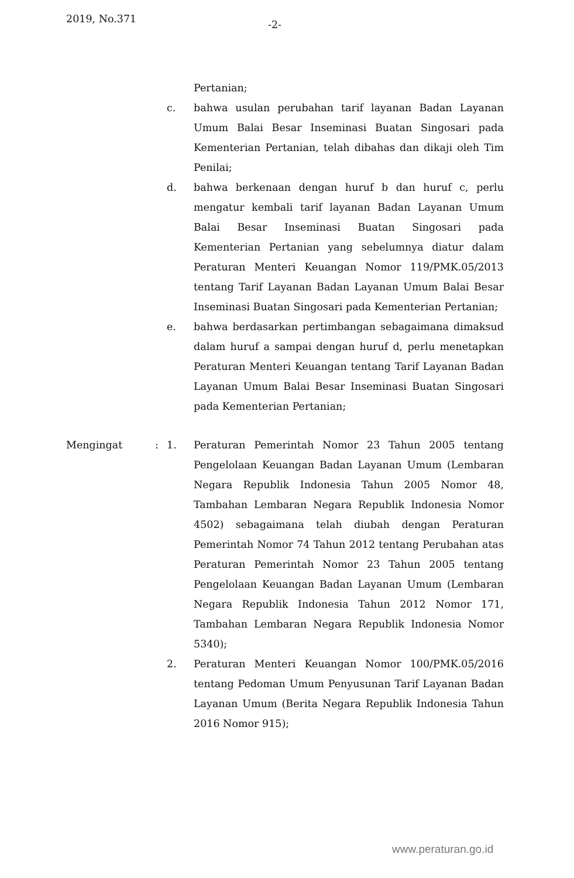2019, No.371 -2-
Pertanian;
c. bahwa usulan perubahan tarif layanan Badan Layanan Umum Balai Besar Inseminasi Buatan Singosari pada Kementerian Pertanian, telah dibahas dan dikaji oleh Tim Penilai;
d. bahwa berkenaan dengan huruf b dan huruf c, perlu mengatur kembali tarif layanan Badan Layanan Umum Balai Besar Inseminasi Buatan Singosari pada Kementerian Pertanian yang sebelumnya diatur dalam Peraturan Menteri Keuangan Nomor 119/PMK.05/2013 tentang Tarif Layanan Badan Layanan Umum Balai Besar Inseminasi Buatan Singosari pada Kementerian Pertanian;
e. bahwa berdasarkan pertimbangan sebagaimana dimaksud dalam huruf a sampai dengan huruf d, perlu menetapkan Peraturan Menteri Keuangan tentang Tarif Layanan Badan Layanan Umum Balai Besar Inseminasi Buatan Singosari pada Kementerian Pertanian;
Mengingat : 1. Peraturan Pemerintah Nomor 23 Tahun 2005 tentang Pengelolaan Keuangan Badan Layanan Umum (Lembaran Negara Republik Indonesia Tahun 2005 Nomor 48, Tambahan Lembaran Negara Republik Indonesia Nomor 4502) sebagaimana telah diubah dengan Peraturan Pemerintah Nomor 74 Tahun 2012 tentang Perubahan atas Peraturan Pemerintah Nomor 23 Tahun 2005 tentang Pengelolaan Keuangan Badan Layanan Umum (Lembaran Negara Republik Indonesia Tahun 2012 Nomor 171, Tambahan Lembaran Negara Republik Indonesia Nomor 5340);
2. Peraturan Menteri Keuangan Nomor 100/PMK.05/2016 tentang Pedoman Umum Penyusunan Tarif Layanan Badan Layanan Umum (Berita Negara Republik Indonesia Tahun 2016 Nomor 915);
www.peraturan.go.id